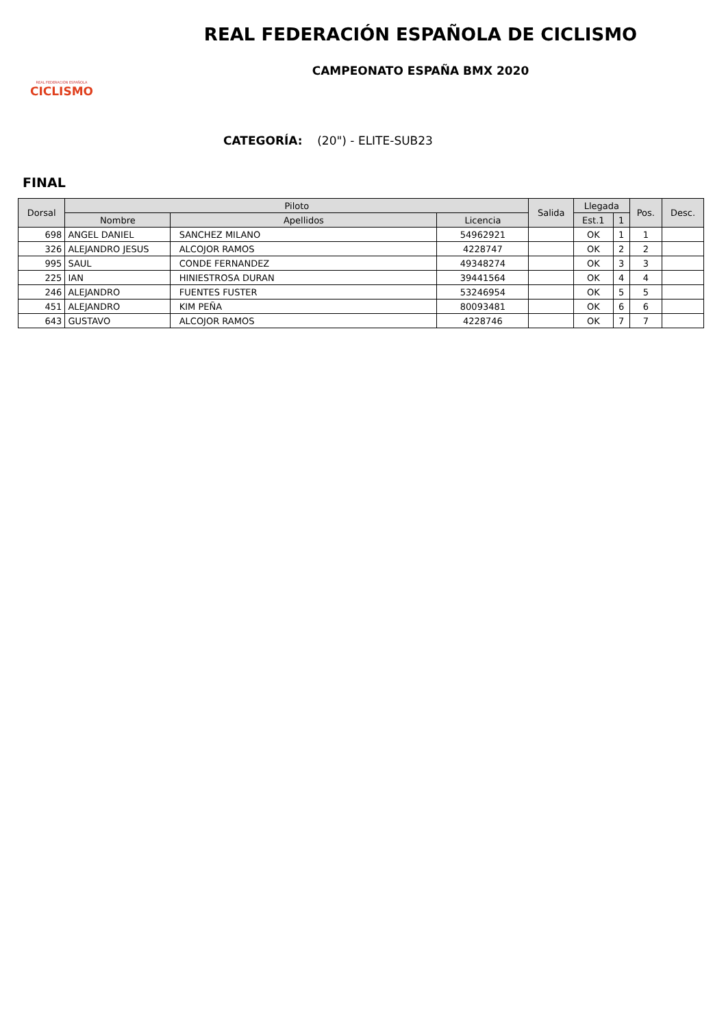REAL FEDERACIÓN ESPAÑOLA
CICLISMO
REAL FEDERACIÓN ESPAÑOLA DE CICLISMO
CAMPEONATO ESPAÑA BMX 2020
CATEGORÍA: (20") - ELITE-SUB23
FINAL
| Dorsal | Piloto | | | Salida | Llegada | | Pos. | Desc. |
| --- | --- | --- | --- | --- | --- | --- | --- | --- |
| | Nombre | Apellidos | Licencia | | Est.1 | 1 | | |
| 698 | ANGEL DANIEL | SANCHEZ MILANO | 54962921 | | OK | 1 | 1 | |
| 326 | ALEJANDRO JESUS | ALCOJOR RAMOS | 4228747 | | OK | 2 | 2 | |
| 995 | SAUL | CONDE FERNANDEZ | 49348274 | | OK | 3 | 3 | |
| 225 | IAN | HINIESTROSA DURAN | 39441564 | | OK | 4 | 4 | |
| 246 | ALEJANDRO | FUENTES FUSTER | 53246954 | | OK | 5 | 5 | |
| 451 | ALEJANDRO | KIM PEÑA | 80093481 | | OK | 6 | 6 | |
| 643 | GUSTAVO | ALCOJOR RAMOS | 4228746 | | OK | 7 | 7 | |